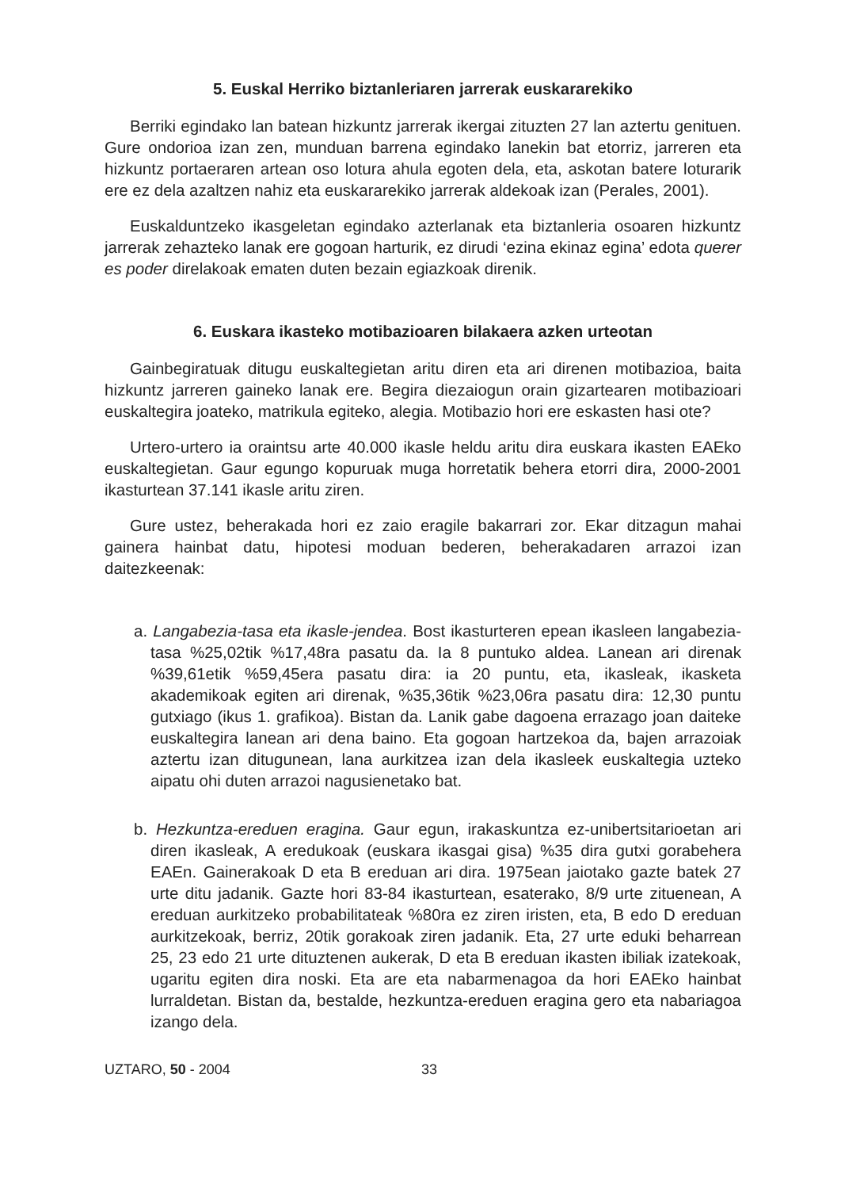5. Euskal Herriko biztanleriaren jarrerak euskararekiko
Berriki egindako lan batean hizkuntz jarrerak ikergai zituzten 27 lan aztertu genituen. Gure ondorioa izan zen, munduan barrena egindako lanekin bat etorriz, jarreren eta hizkuntz portaeraren artean oso lotura ahula egoten dela, eta, askotan batere loturarik ere ez dela azaltzen nahiz eta euskararekiko jarrerak aldekoak izan (Perales, 2001).
Euskalduntzeko ikasgeletan egindako azterlanak eta biztanleria osoaren hizkuntz jarrerak zehazteko lanak ere gogoan harturik, ez dirudi ‘ezina ekinaz egina’ edota querer es poder direlakoak ematen duten bezain egiazkoak direnik.
6. Euskara ikasteko motibazioaren bilakaera azken urteotan
Gainbegiratuak ditugu euskaltegietan aritu diren eta ari direnen motibazioa, baita hizkuntz jarreren gaineko lanak ere. Begira diezaiogun orain gizartearen motibazioari euskaltegira joateko, matrikula egiteko, alegia. Motibazio hori ere eskasten hasi ote?
Urtero-urtero ia oraintsu arte 40.000 ikasle heldu aritu dira euskara ikasten EAEko euskaltegietan. Gaur egungo kopuruak muga horretatik behera etorri dira, 2000-2001 ikasturtean 37.141 ikasle aritu ziren.
Gure ustez, beherakada hori ez zaio eragile bakarrari zor. Ekar ditzagun mahai gainera hainbat datu, hipotesi moduan bederen, beherakadaren arrazoi izan daitezkeenak:
a. Langabezia-tasa eta ikasle-jendea. Bost ikasturteren epean ikasleen langabezia-tasa %25,02tik %17,48ra pasatu da. Ia 8 puntuko aldea. Lanean ari direnak %39,61etik %59,45era pasatu dira: ia 20 puntu, eta, ikasleak, ikasketa akademikoak egiten ari direnak, %35,36tik %23,06ra pasatu dira: 12,30 puntu gutxiago (ikus 1. grafikoa). Bistan da. Lanik gabe dagoena errazago joan daiteke euskaltegira lanean ari dena baino. Eta gogoan hartzekoa da, bajen arrazoiak aztertu izan ditugunean, lana aurkitzea izan dela ikasleek euskaltegia uzteko aipatu ohi duten arrazoi nagusienetako bat.
b. Hezkuntza-ereduen eragina. Gaur egun, irakaskuntza ez-unibertsitarioetan ari diren ikasleak, A eredukoak (euskara ikasgai gisa) %35 dira gutxi gorabehera EAEn. Gainerakoak D eta B ereduan ari dira. 1975ean jaiotako gazte batek 27 urte ditu jadanik. Gazte hori 83-84 ikasturtean, esaterako, 8/9 urte zituenean, A ereduan aurkitzeko probabilitateak %80ra ez ziren iristen, eta, B edo D ereduan aurkitzekoak, berriz, 20tik gorakoak ziren jadanik. Eta, 27 urte eduki beharrean 25, 23 edo 21 urte dituztenen aukerak, D eta B ereduan ikasten ibiliak izatekoak, ugaritu egiten dira noski. Eta are eta nabarmenagoa da hori EAEko hainbat lurraldetan. Bistan da, bestalde, hezkuntza-ereduen eragina gero eta nabariagoa izango dela.
UZTARO, 50 - 2004 33